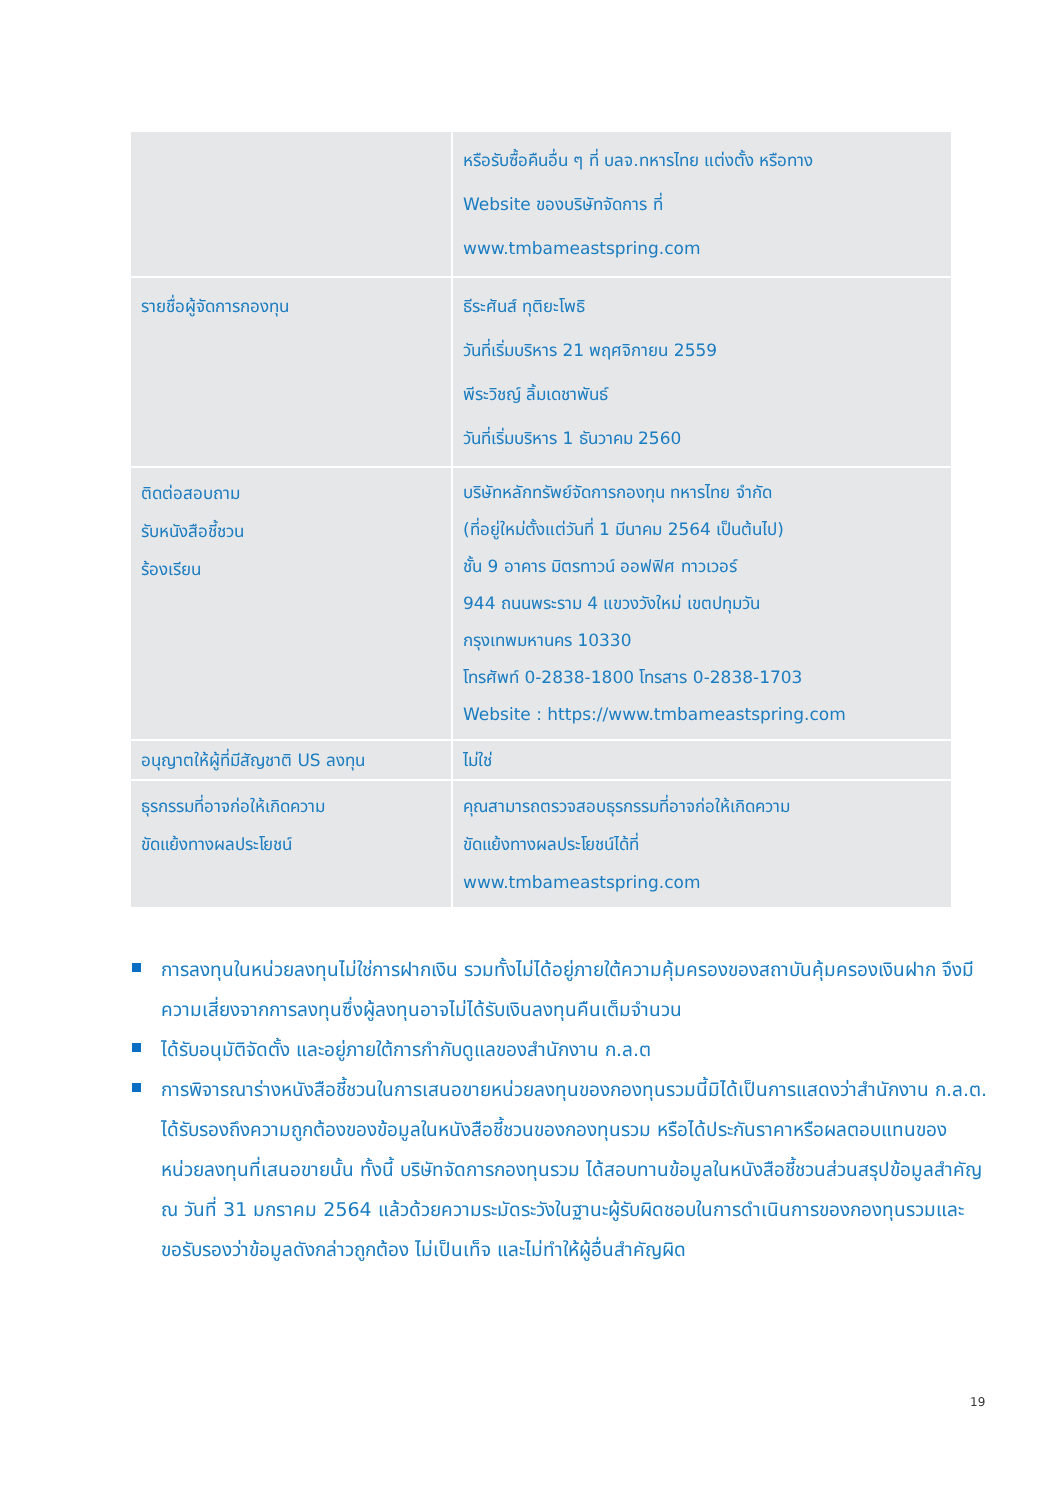| | หรือรับซื้อคืนอื่น ๆ ที่ บลจ.ทหารไทย แต่งตั้ง หรือทาง Website ของบริษัทจัดการ ที่ www.tmbameastspring.com |
| รายชื่อผู้จัดการกองทุน | ธีระศันส์ ทุติยะโพธิ วันที่เริ่มบริหาร 21 พฤศจิกายน 2559 พีระวิชญ์ ลิ้มเดชาพันธ์ วันที่เริ่มบริหาร 1 ธันวาคม 2560 |
| ติดต่อสอบถาม รับหนังสือชี้ชวน ร้องเรียน | บริษัทหลักทรัพย์จัดการกองทุน ทหารไทย จำกัด (ที่อยู่ใหม่ตั้งแต่วันที่ 1 มีนาคม 2564 เป็นต้นไป) ชั้น 9 อาคาร มิตรทาวน์ ออฟฟิศ ทาวเวอร์ 944 ถนนพระราม 4 แขวงวังใหม่ เขตปทุมวัน กรุงเทพมหานคร 10330 โทรศัพท์ 0-2838-1800 โทรสาร 0-2838-1703 Website : https://www.tmbameastspring.com |
| อนุญาตให้ผู้ที่มีสัญชาติ US ลงทุน | ไม่ใช่ |
| ธุรกรรมที่อาจก่อให้เกิดความ ขัดแย้งทางผลประโยชน์ | คุณสามารถตรวจสอบธุรกรรมที่อาจก่อให้เกิดความ ขัดแย้งทางผลประโยชน์ได้ที่ www.tmbameastspring.com |
การลงทุนในหน่วยลงทุนไม่ใช่การฝากเงิน รวมทั้งไม่ได้อยู่ภายใต้ความคุ้มครองของสถาบันคุ้มครองเงินฝาก จึงมีความเสี่ยงจากการลงทุนซึ่งผู้ลงทุนอาจไม่ได้รับเงินลงทุนคืนเต็มจำนวน
ได้รับอนุมัติจัดตั้ง และอยู่ภายใต้การกำกับดูแลของสำนักงาน ก.ล.ต
การพิจารณาร่างหนังสือชี้ชวนในการเสนอขายหน่วยลงทุนของกองทุนรวมนี้มิได้เป็นการแสดงว่าสำนักงาน ก.ล.ต. ได้รับรองถึงความถูกต้องของข้อมูลในหนังสือชี้ชวนของกองทุนรวม หรือได้ประกันราคาหรือผลตอบแทนของหน่วยลงทุนที่เสนอขายนั้น ทั้งนี้ บริษัทจัดการกองทุนรวม ได้สอบทานข้อมูลในหนังสือชี้ชวนส่วนสรุปข้อมูลสำคัญ ณ วันที่ 31 มกราคม 2564 แล้วด้วยความระมัดระวังในฐานะผู้รับผิดชอบในการดำเนินการของกองทุนรวมและขอรับรองว่าข้อมูลดังกล่าวถูกต้อง ไม่เป็นเท็จ และไม่ทำให้ผู้อื่นสำคัญผิด
19